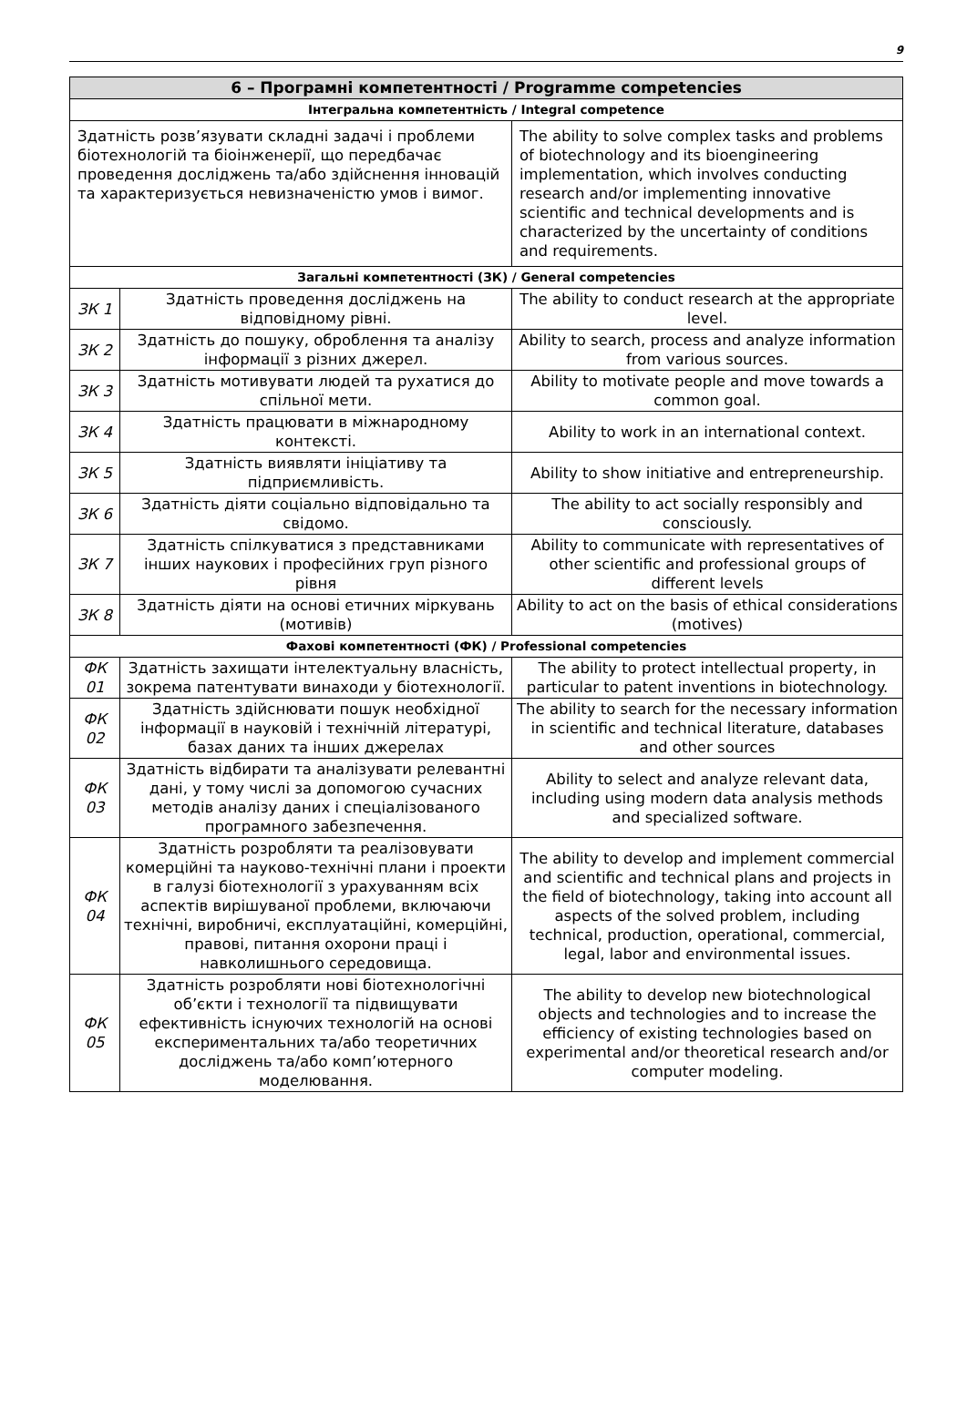9
| 6 – Програмні компетентності / Programme competencies | | |
| --- | --- | --- |
| Інтегральна компетентність / Integral competence | | |
| Здатність розв’язувати складні задачі і проблеми біотехнологій та біоінженерії, що передбачає проведення досліджень та/або здійснення інновацій та характеризується невизначеністю умов і вимог. | | The ability to solve complex tasks and problems of biotechnology and its bioengineering implementation, which involves conducting research and/or implementing innovative scientific and technical developments and is characterized by the uncertainty of conditions and requirements. |
| Загальні компетентності (ЗК) / General competencies | | |
| ЗК 1 | Здатність проведення досліджень на відповідному рівні. | The ability to conduct research at the appropriate level. |
| ЗК 2 | Здатність до пошуку, оброблення та аналізу інформації з різних джерел. | Ability to search, process and analyze information from various sources. |
| ЗК 3 | Здатність мотивувати людей та рухатися до спільної мети. | Ability to motivate people and move towards a common goal. |
| ЗК 4 | Здатність працювати в міжнародному контексті. | Ability to work in an international context. |
| ЗК 5 | Здатність виявляти ініціативу та підприємливість. | Ability to show initiative and entrepreneurship. |
| ЗК 6 | Здатність діяти соціально відповідально та свідомо. | The ability to act socially responsibly and consciously. |
| ЗК 7 | Здатність спілкуватися з представниками інших наукових і професійних груп різного рівня | Ability to communicate with representatives of other scientific and professional groups of different levels |
| ЗК 8 | Здатність діяти на основі етичних міркувань (мотивів) | Ability to act on the basis of ethical considerations (motives) |
| Фахові компетентності (ФК) / Professional competencies | | |
| ФК 01 | Здатність захищати інтелектуальну власність, зокрема патентувати винаходи у біотехнології. | The ability to protect intellectual property, in particular to patent inventions in biotechnology. |
| ФК 02 | Здатність здійснювати пошук необхідної інформації в науковій і технічній літературі, базах даних та інших джерелах | The ability to search for the necessary information in scientific and technical literature, databases and other sources |
| ФК 03 | Здатність відбирати та аналізувати релевантні дані, у тому числі за допомогою сучасних методів аналізу даних і спеціалізованого програмного забезпечення. | Ability to select and analyze relevant data, including using modern data analysis methods and specialized software. |
| ФК 04 | Здатність розробляти та реалізовувати комерційні та науково-технічні плани і проекти в галузі біотехнології з урахуванням всіх аспектів вирішуваної проблеми, включаючи технічні, виробничі, експлуатаційні, комерційні, правові, питання охорони праці і навколишнього середовища. | The ability to develop and implement commercial and scientific and technical plans and projects in the field of biotechnology, taking into account all aspects of the solved problem, including technical, production, operational, commercial, legal, labor and environmental issues. |
| ФК 05 | Здатність розробляти нові біотехнологічні об’єкти і технології та підвищувати ефективність існуючих технологій на основі експериментальних та/або теоретичних досліджень та/або комп’ютерного моделювання. | The ability to develop new biotechnological objects and technologies and to increase the efficiency of existing technologies based on experimental and/or theoretical research and/or computer modeling. |